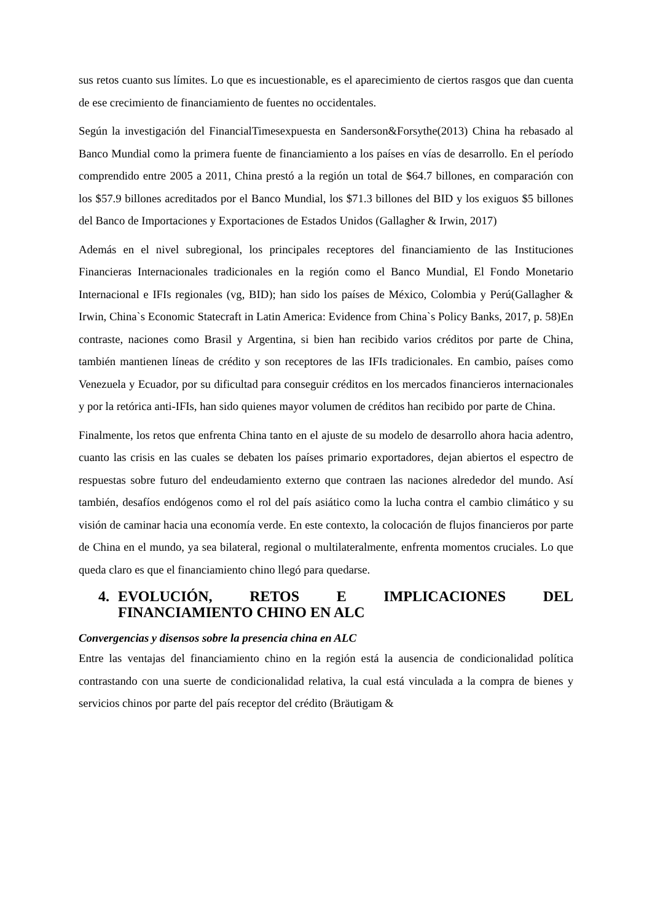sus retos cuanto sus límites. Lo que es incuestionable, es el aparecimiento de ciertos rasgos que dan cuenta de ese crecimiento de financiamiento de fuentes no occidentales.
Según la investigación del FinancialTimesexpuesta en Sanderson&Forsythe(2013) China ha rebasado al Banco Mundial como la primera fuente de financiamiento a los países en vías de desarrollo. En el período comprendido entre 2005 a 2011, China prestó a la región un total de $64.7 billones, en comparación con los $57.9 billones acreditados por el Banco Mundial, los $71.3 billones del BID y los exiguos $5 billones del Banco de Importaciones y Exportaciones de Estados Unidos (Gallagher & Irwin, 2017)
Además en el nivel subregional, los principales receptores del financiamiento de las Instituciones Financieras Internacionales tradicionales en la región como el Banco Mundial, El Fondo Monetario Internacional e IFIs regionales (vg, BID); han sido los países de México, Colombia y Perú(Gallagher & Irwin, China`s Economic Statecraft in Latin America: Evidence from China`s Policy Banks, 2017, p. 58)En contraste, naciones como Brasil y Argentina, si bien han recibido varios créditos por parte de China, también mantienen líneas de crédito y son receptores de las IFIs tradicionales. En cambio, países como Venezuela y Ecuador, por su dificultad para conseguir créditos en los mercados financieros internacionales y por la retórica anti-IFIs, han sido quienes mayor volumen de créditos han recibido por parte de China.
Finalmente, los retos que enfrenta China tanto en el ajuste de su modelo de desarrollo ahora hacia adentro, cuanto las crisis en las cuales se debaten los países primario exportadores, dejan abiertos el espectro de respuestas sobre futuro del endeudamiento externo que contraen las naciones alrededor del mundo. Así también, desafíos endógenos como el rol del país asiático como la lucha contra el cambio climático y su visión de caminar hacia una economía verde. En este contexto, la colocación de flujos financieros por parte de China en el mundo, ya sea bilateral, regional o multilateralmente, enfrenta momentos cruciales. Lo que queda claro es que el financiamiento chino llegó para quedarse.
4. EVOLUCIÓN, RETOS E IMPLICACIONES DEL FINANCIAMIENTO CHINO EN ALC
Convergencias y disensos sobre la presencia china en ALC
Entre las ventajas del financiamiento chino en la región está la ausencia de condicionalidad política contrastando con una suerte de condicionalidad relativa, la cual está vinculada a la compra de bienes y servicios chinos por parte del país receptor del crédito (Bräutigam &